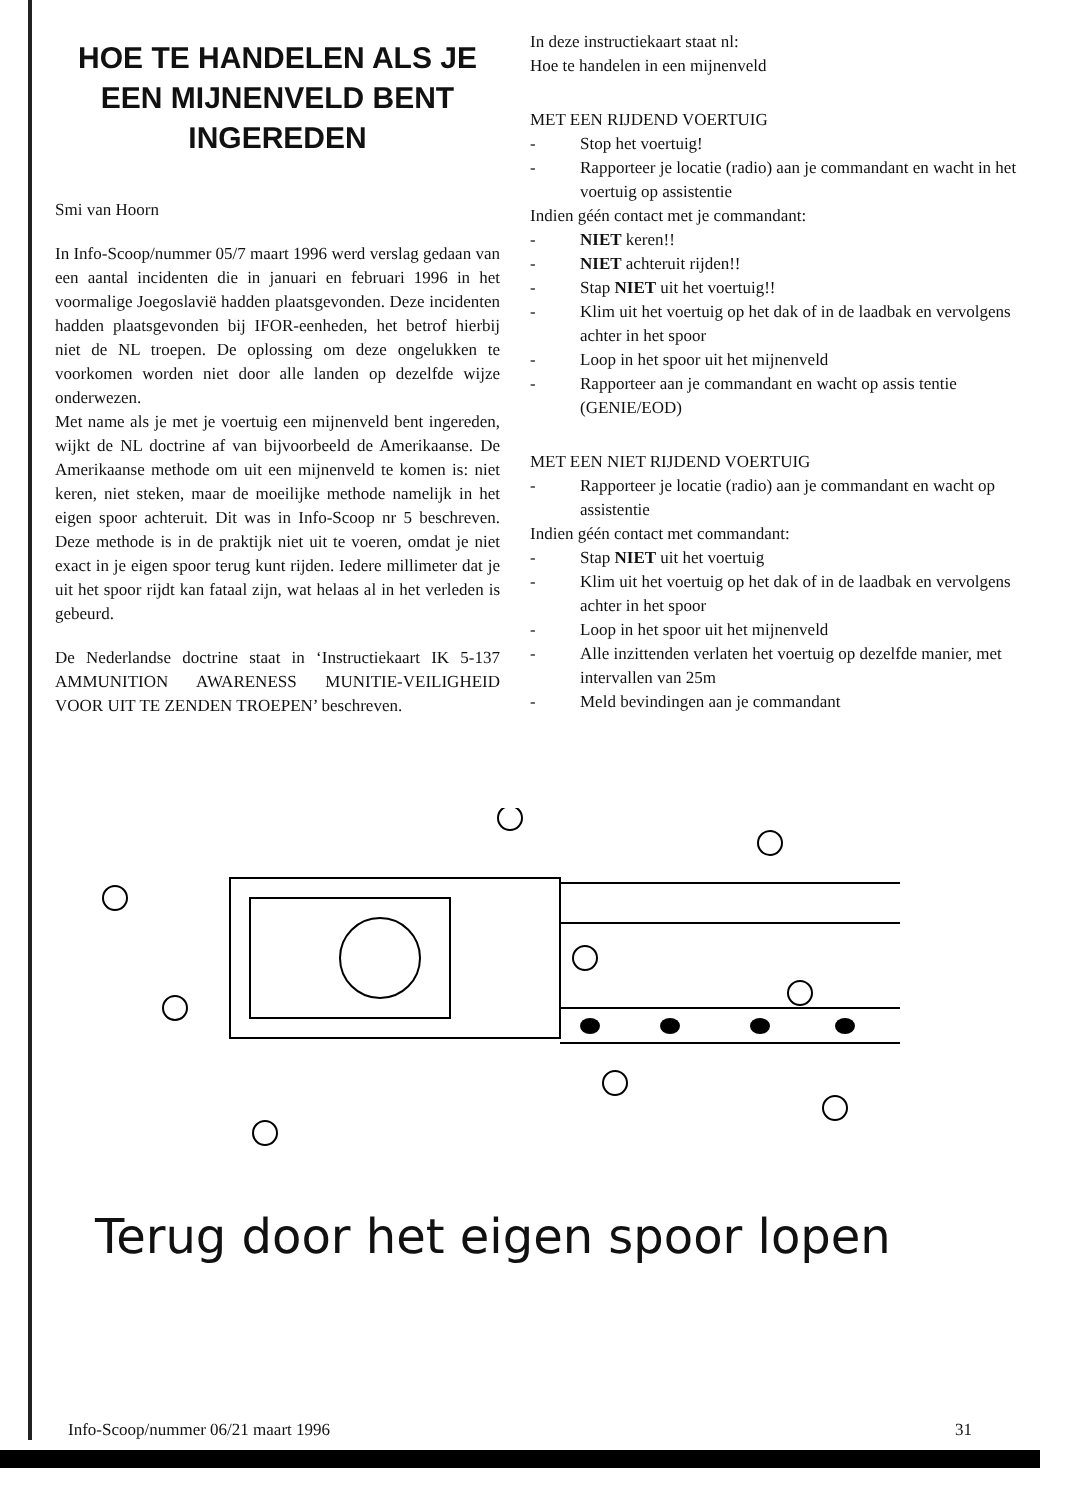HOE TE HANDELEN ALS JE EEN MIJNENVELD BENT INGEREDEN
Smi van Hoorn
In Info-Scoop/nummer 05/7 maart 1996 werd verslag gedaan van een aantal incidenten die in januari en februari 1996 in het voormalige Joegoslavië hadden plaatsgevonden. Deze incidenten hadden plaatsgevonden bij IFOR-eenheden, het betrof hierbij niet de NL troepen. De oplossing om deze ongelukken te voorkomen worden niet door alle landen op dezelfde wijze onderwezen.
Met name als je met je voertuig een mijnenveld bent ingereden, wijkt de NL doctrine af van bijvoorbeeld de Amerikaanse. De Amerikaanse methode om uit een mijnenveld te komen is: niet keren, niet steken, maar de moeilijke methode namelijk in het eigen spoor achteruit. Dit was in Info-Scoop nr 5 beschreven. Deze methode is in de praktijk niet uit te voeren, omdat je niet exact in je eigen spoor terug kunt rijden. Iedere millimeter dat je uit het spoor rijdt kan fataal zijn, wat helaas al in het verleden is gebeurd.
De Nederlandse doctrine staat in ‘Instructiekaart IK 5-137 AMMUNITION AWARENESS MUNITIE-VEILIGHEID VOOR UIT TE ZENDEN TROEPEN’ beschreven.
In deze instructiekaart staat nl:
Hoe te handelen in een mijnenveld
MET EEN RIJDEND VOERTUIG
- Stop het voertuig!
- Rapporteer je locatie (radio) aan je commandant en wacht in het voertuig op assistentie
Indien géén contact met je commandant:
- NIET keren!!
- NIET achteruit rijden!!
- Stap NIET uit het voertuig!!
- Klim uit het voertuig op het dak of in de laadbak en vervolgens achter in het spoor
- Loop in het spoor uit het mijnenveld
- Rapporteer aan je commandant en wacht op assis tentie (GENIE/EOD)
MET EEN NIET RIJDEND VOERTUIG
- Rapporteer je locatie (radio) aan je commandant en wacht op assistentie
Indien géén contact met commandant:
- Stap NIET uit het voertuig
- Klim uit het voertuig op het dak of in de laadbak en vervolgens achter in het spoor
- Loop in het spoor uit het mijnenveld
- Alle inzittenden verlaten het voertuig op dezelfde manier, met intervallen van 25m
- Meld bevindingen aan je commandant
Terug door het eigen spoor lopen
Info-Scoop/nummer 06/21 maart 1996 31